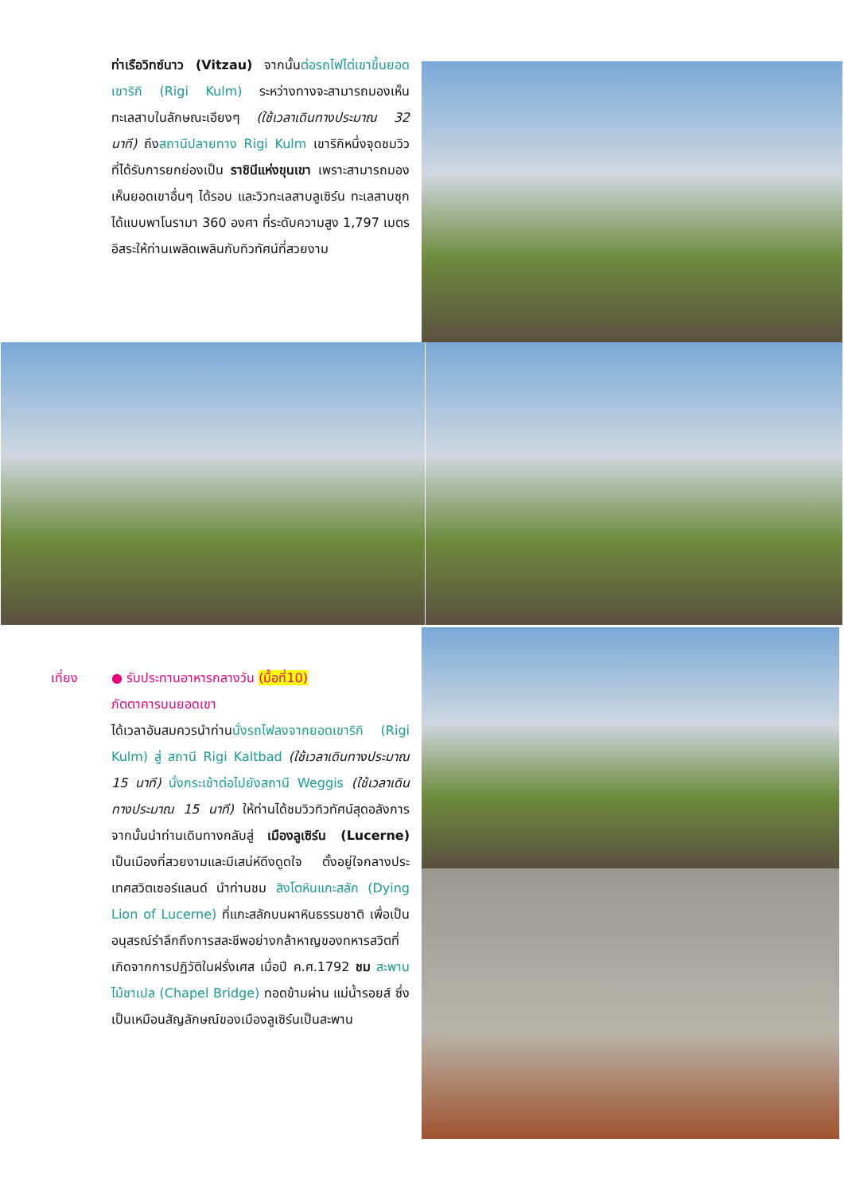ท่าเรือวิทซ์นาว (Vitzau) จากนั้นต่อรถไฟไต่เขาขึ้นยอดเขาริกิ (Rigi Kulm) ระหว่างทางจะสามารถมองเห็นทะเลสาบในลักษณะเอียงๆ (ใช้เวลาเดินทางประมาณ 32 นาที) ถึงสถานีปลายทาง Rigi Kulm เขาริกิหนึ่งจุดชมวิว ที่ได้รับการยกย่องเป็น ราชินีแห่งขุนเขา เพราะสามารถมองเห็นยอดเขาอื่นๆ ได้รอบ และวิวทะเลสาบลูเซิร์น ทะเลสาบซุก ได้แบบพาโนรามา 360 องศา ที่ระดับความสูง 1,797 เมตร อิสระให้ท่านเพลิดเพลินกับทิวทัศน์ที่สวยงาม
เที่ยง ● รับประทานอาหารกลางวัน (มื้อที่10)
ภัตตาคารบนยอดเขา
ได้เวลาอันสมควรนำท่านนั่งรถไฟลงจากยอดเขาริกิ (Rigi Kulm) สู่ สถานี Rigi Kaltbad (ใช้เวลาเดินทางประมาณ 15 นาที) นั่งกระเช้าต่อไปยังสถานี Weggis (ใช้เวลาเดินทางประมาณ 15 นาที) ให้ท่านได้ชมวิวทิวทัศน์สุดอลังการ จากนั้นนำท่านเดินทางกลับสู่ เมืองลูเซิร์น (Lucerne) เป็นเมืองที่สวยงามและมีเสน่ห์ดึงดูดใจ ตั้งอยู่ใจกลางประเทศสวิตเซอร์แลนด์ นำท่านชม สิงโตหินแกะสลัก (Dying Lion of Lucerne) ที่แกะสลักบนผาหินธรรมชาติ เพื่อเป็นอนุสรณ์รำลึกถึงการสละชีพอย่างกล้าหาญของทหารสวิตที่เกิดจากการปฏิวัติในฝรั่งเศส เมื่อปี ค.ศ.1792 ชม สะพานไม้ชาเปล (Chapel Bridge) ทอดข้ามผ่าน แม่น้ำรอยส์ ซึ่งเป็นเหมือนสัญลักษณ์ของเมืองลูเซิร์นเป็นสะพาน